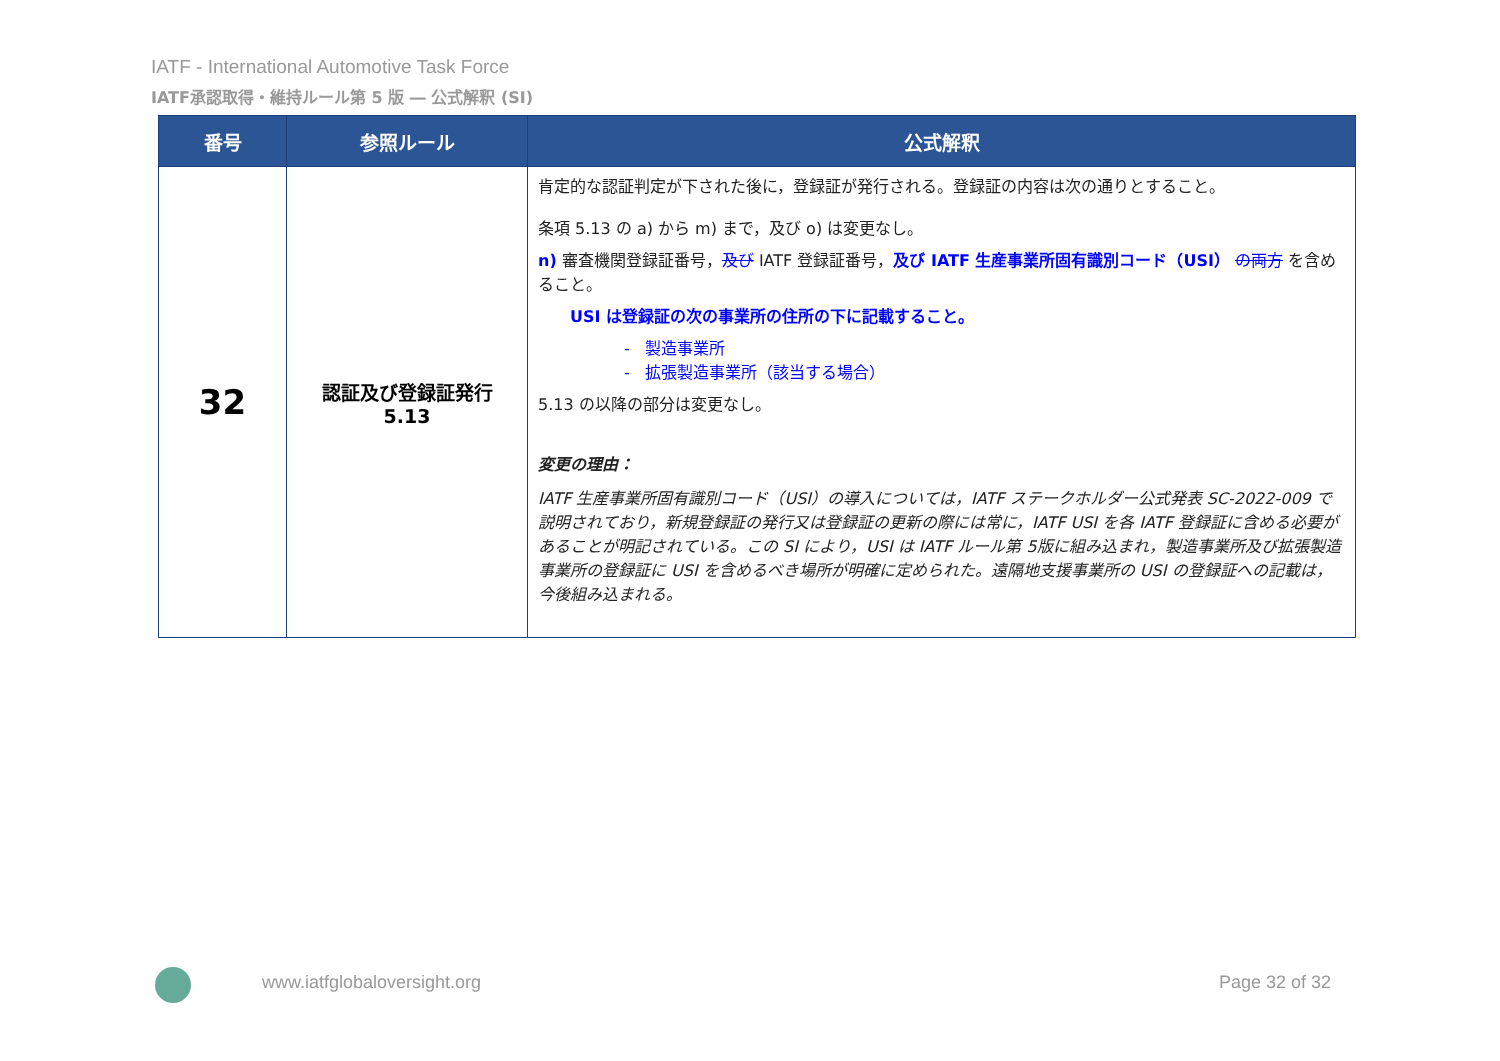IATF - International Automotive Task Force
IATF承認取得・維持ルール第 5 版 ― 公式解釈 (SI)
| 番号 | 参照ルール | 公式解釈 |
| --- | --- | --- |
| 32 | 認証及び登録証発行 5.13 | 肯定的な認証判定が下された後に，登録証が発行される。登録証の内容は次の通りとすること。 条項 5.13 の a) から m) まで，及び o) は変更なし。 n) 審査機関登録証番号， 及び IATF 登録証番号， 及び IATF 生産事業所固有識別コード（USI） の両方 を含めること。 USI は登録証の次の事業所の住所の下に記載すること。 - 製造事業所 - 拡張製造事業所（該当する場合） 5.13 の以降の部分は変更なし。 変更の理由： IATF 生産事業所固有識別コード（USI）の導入については，IATF ステークホルダー公式発表 SC-2022-009 で説明されており，新規登録証の発行又は登録証の更新の際には常に，IATF USI を各 IATF 登録証に含める必要があることが明記されている。この SI により，USI は IATF ルール第 5版に組み込まれ，製造事業所及び拡張製造事業所の登録証に USI を含めるべき場所が明確に定められた。遠隔地支援事業所の USI の登録証への記載は，今後組み込まれる。 |
www.iatfglobaloversight.org Page 32 of 32